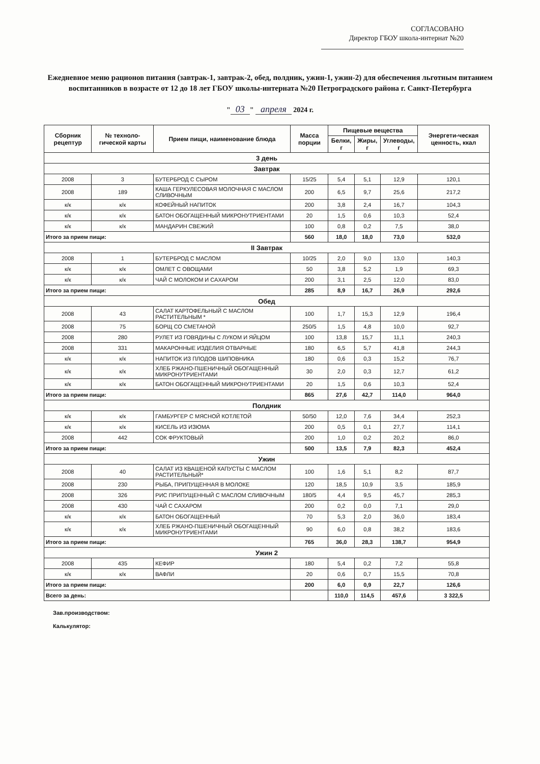СОГЛАСОВАНО
Директор ГБОУ школа-интернат №20
Ежедневное меню рационов питания (завтрак-1, завтрак-2, обед, полдник, ужин-1, ужин-2) для обеспечения льготным питанием воспитанников в возрасте от 12 до 18 лет ГБОУ школы-интерната №20 Петроградского района г. Санкт-Петербурга
" 03 " апреля 2024 г.
| Сборник рецептур | № техноло-гической карты | Прием пищи, наименование блюда | Масса порции | Пищевые вещества | | | Энергети-ческая ценность, ккал |
| --- | --- | --- | --- | --- | --- | --- | --- |
| | | | | Белки, г | Жиры, г | Углеводы, г | |
| 3 день | | | | | | | |
| Завтрак | | | | | | | |
| 2008 | 3 | БУТЕРБРОД С СЫРОМ | 15/25 | 5,4 | 5,1 | 12,9 | 120,1 |
| 2008 | 189 | КАША ГЕРКУЛЕСОВАЯ МОЛОЧНАЯ С МАСЛОМ СЛИВОЧНЫМ | 200 | 6,5 | 9,7 | 25,6 | 217,2 |
| к/к | к/к | КОФЕЙНЫЙ НАПИТОК | 200 | 3,8 | 2,4 | 16,7 | 104,3 |
| к/к | к/к | БАТОН ОБОГАЩЕННЫЙ МИКРОНУТРИЕНТАМИ | 20 | 1,5 | 0,6 | 10,3 | 52,4 |
| к/к | к/к | МАНДАРИН СВЕЖИЙ | 100 | 0,8 | 0,2 | 7,5 | 38,0 |
| Итого за прием пищи: | | | 560 | 18,0 | 18,0 | 73,0 | 532,0 |
| II Завтрак | | | | | | | |
| 2008 | 1 | БУТЕРБРОД С МАСЛОМ | 10/25 | 2,0 | 9,0 | 13,0 | 140,3 |
| к/к | к/к | ОМЛЕТ С ОВОЩАМИ | 50 | 3,8 | 5,2 | 1,9 | 69,3 |
| к/к | к/к | ЧАЙ С МОЛОКОМ И САХАРОМ | 200 | 3,1 | 2,5 | 12,0 | 83,0 |
| Итого за прием пищи: | | | 285 | 8,9 | 16,7 | 26,9 | 292,6 |
| Обед | | | | | | | |
| 2008 | 43 | САЛАТ КАРТОФЕЛЬНЫЙ С МАСЛОМ РАСТИТЕЛЬНЫМ * | 100 | 1,7 | 15,3 | 12,9 | 196,4 |
| 2008 | 75 | БОРЩ СО СМЕТАНОЙ | 250/5 | 1,5 | 4,8 | 10,0 | 92,7 |
| 2008 | 280 | РУЛЕТ ИЗ ГОВЯДИНЫ С ЛУКОМ И ЯЙЦОМ | 100 | 13,8 | 15,7 | 11,1 | 240,3 |
| 2008 | 331 | МАКАРОННЫЕ ИЗДЕЛИЯ ОТВАРНЫЕ | 180 | 6,5 | 5,7 | 41,8 | 244,3 |
| к/к | к/к | НАПИТОК ИЗ ПЛОДОВ ШИПОВНИКА | 180 | 0,6 | 0,3 | 15,2 | 76,7 |
| к/к | к/к | ХЛЕБ РЖАНО-ПШЕНИЧНЫЙ ОБОГАЩЕННЫЙ МИКРОНУТРИЕНТАМИ | 30 | 2,0 | 0,3 | 12,7 | 61,2 |
| к/к | к/к | БАТОН ОБОГАЩЕННЫЙ МИКРОНУТРИЕНТАМИ | 20 | 1,5 | 0,6 | 10,3 | 52,4 |
| Итого за прием пищи: | | | 865 | 27,6 | 42,7 | 114,0 | 964,0 |
| Полдник | | | | | | | |
| к/к | к/к | ГАМБУРГЕР С МЯСНОЙ КОТЛЕТОЙ | 50/50 | 12,0 | 7,6 | 34,4 | 252,3 |
| к/к | к/к | КИСЕЛЬ ИЗ ИЗЮМА | 200 | 0,5 | 0,1 | 27,7 | 114,1 |
| 2008 | 442 | СОК ФРУКТОВЫЙ | 200 | 1,0 | 0,2 | 20,2 | 86,0 |
| Итого за прием пищи: | | | 500 | 13,5 | 7,9 | 82,3 | 452,4 |
| Ужин | | | | | | | |
| 2008 | 40 | САЛАТ ИЗ КВАШЕНОЙ КАПУСТЫ С МАСЛОМ РАСТИТЕЛЬНЫЙ* | 100 | 1,6 | 5,1 | 8,2 | 87,7 |
| 2008 | 230 | РЫБА, ПРИПУЩЕННАЯ В МОЛОКЕ | 120 | 18,5 | 10,9 | 3,5 | 185,9 |
| 2008 | 326 | РИС ПРИПУЩЕННЫЙ С МАСЛОМ СЛИВОЧНЫМ | 180/5 | 4,4 | 9,5 | 45,7 | 285,3 |
| 2008 | 430 | ЧАЙ С САХАРОМ | 200 | 0,2 | 0,0 | 7,1 | 29,0 |
| к/к | к/к | БАТОН ОБОГАЩЕННЫЙ | 70 | 5,3 | 2,0 | 36,0 | 183,4 |
| к/к | к/к | ХЛЕБ РЖАНО-ПШЕНИЧНЫЙ ОБОГАЩЕННЫЙ МИКРОНУТРИЕНТАМИ | 90 | 6,0 | 0,8 | 38,2 | 183,6 |
| Итого за прием пищи: | | | 765 | 36,0 | 28,3 | 138,7 | 954,9 |
| Ужин 2 | | | | | | | |
| 2008 | 435 | КЕФИР | 180 | 5,4 | 0,2 | 7,2 | 55,8 |
| к/к | к/к | ВАФЛИ | 20 | 0,6 | 0,7 | 15,5 | 70,8 |
| Итого за прием пищи: | | | 200 | 6,0 | 0,9 | 22,7 | 126,6 |
| Всего за день: | | | | 110,0 | 114,5 | 457,6 | 3 322,5 |
Зав.производством:
Калькулятор: